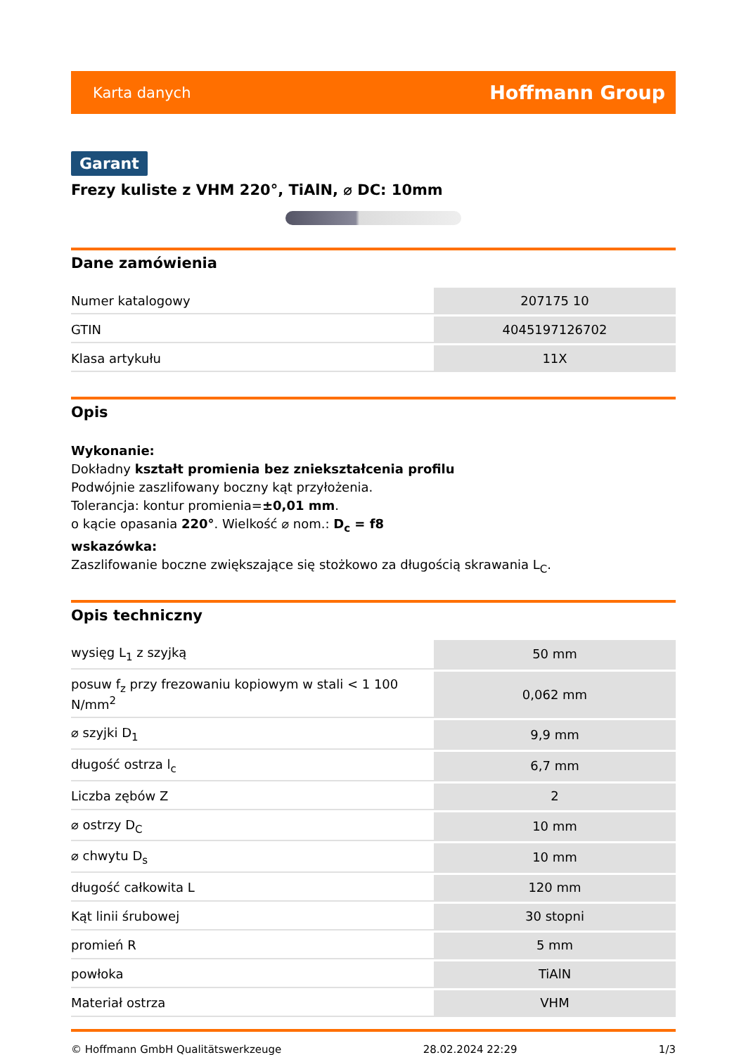Karta danych Hoffmann Group
Garant
Frezy kuliste z VHM 220°, TiAlN, ⌀ DC: 10mm
Dane zamówienia
| Numer katalogowy | 207175 10 |
| GTIN | 4045197126702 |
| Klasa artykułu | 11X |
Opis
Wykonanie:
Dokładny kształt promienia bez zniekształcenia profilu
Podwójnie zaszlifowany boczny kąt przyłożenia.
Tolerancja: kontur promienia=±0,01 mm.
o kącie opasania 220°. Wielkość ⌀ nom.: D<sub>c</sub> = f8
wskazówka:
Zaszlifowanie boczne zwiększające się stożkowo za długością skrawania L<sub>C</sub>.
Opis techniczny
| wysięg L<sub>1</sub> z szyjką | 50 mm |
| posuw f<sub>z</sub> przy frezowaniu kopiowym w stali < 1 100 N/mm<sup>2</sup> | 0,062 mm |
| ⌀ szyjki D<sub>1</sub> | 9,9 mm |
| długość ostrza l<sub>c</sub> | 6,7 mm |
| Liczba zębów Z | 2 |
| ⌀ ostrzy D<sub>C</sub> | 10 mm |
| ⌀ chwytu D<sub>s</sub> | 10 mm |
| długość całkowita L | 120 mm |
| Kąt linii śrubowej | 30 stopni |
| promień R | 5 mm |
| powłoka | TiAlN |
| Materiał ostrza | VHM |
© Hoffmann GmbH Qualitätswerkzeuge 28.02.2024 22:29 1/3